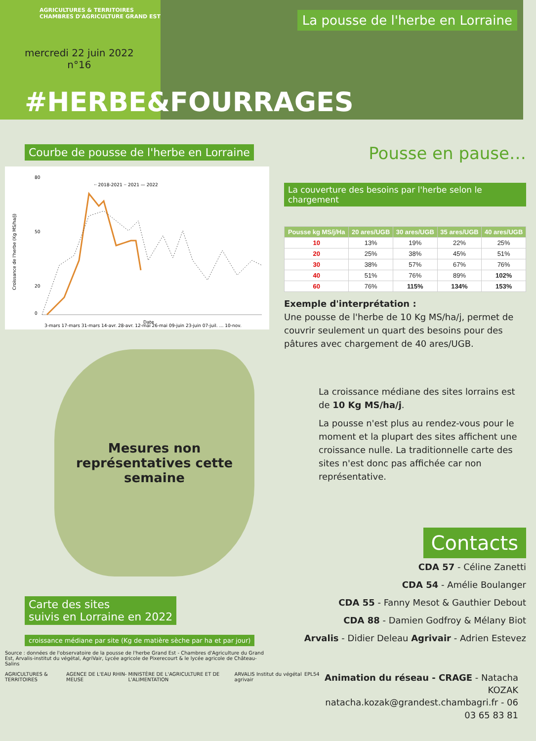AGRICULTURES & TERRITOIRES
CHAMBRES D'AGRICULTURE GRAND EST
mercredi 22 juin 2022
n°16
La pousse de l'herbe en Lorraine
#HERBE&FOURRAGES
Courbe de pousse de l'herbe en Lorraine
·· 2018-2021 ·· 2021 — 2022
80
50
20
0
Croissance de l'herbe (Kg MS/ha/j)
3-mars 17-mars 31-mars 14-avr. 28-avr. 12-mai 26-mai 09-juin 23-juin 07-juil. … 10-nov.
Date
Mesures non
représentatives cette
semaine
Carte des sites
suivis en Lorraine en 2022
croissance médiane par site (Kg de matière sèche par ha et par jour)
Source : données de l'observatoire de la pousse de l'herbe Grand Est - Chambres d'Agriculture du Grand Est, Arvalis-institut du végétal, AgriVair, Lycée agricole de Pixerecourt & le lycée agricole de Château-Salins
Pousse en pause…
La couverture des besoins par l'herbe selon le chargement
| Pousse kg MS/j/Ha | 20 ares/UGB | 30 ares/UGB | 35 ares/UGB | 40 ares/UGB |
| --- | --- | --- | --- | --- |
| 10 | 13% | 19% | 22% | 25% |
| 20 | 25% | 38% | 45% | 51% |
| 30 | 38% | 57% | 67% | 76% |
| 40 | 51% | 76% | 89% | 102% |
| 60 | 76% | 115% | 134% | 153% |
Exemple d'interprétation :
Une pousse de l'herbe de 10 Kg MS/ha/j, permet de couvrir seulement un quart des besoins pour des pâtures avec chargement de 40 ares/UGB.
La croissance médiane des sites lorrains est de 10 Kg MS/ha/j.
La pousse n'est plus au rendez-vous pour le moment et la plupart des sites affichent une croissance nulle. La traditionnelle carte des sites n'est donc pas affichée car non représentative.
Contacts
CDA 57 - Céline Zanetti
CDA 54 - Amélie Boulanger
CDA 55 - Fanny Mesot & Gauthier Debout
CDA 88 - Damien Godfroy & Mélany Biot
Arvalis - Didier Deleau Agrivair - Adrien Estevez
AGRICULTURES & TERRITOIRES AGENCE DE L'EAU RHIN-MEUSE MINISTÈRE DE L'AGRICULTURE ET DE L'ALIMENTATION ARVALIS Institut du végétal agrivair EPL54 Animation du réseau - CRAGE - Natacha KOZAK
natacha.kozak@grandest.chambagri.fr - 06 03 65 83 81